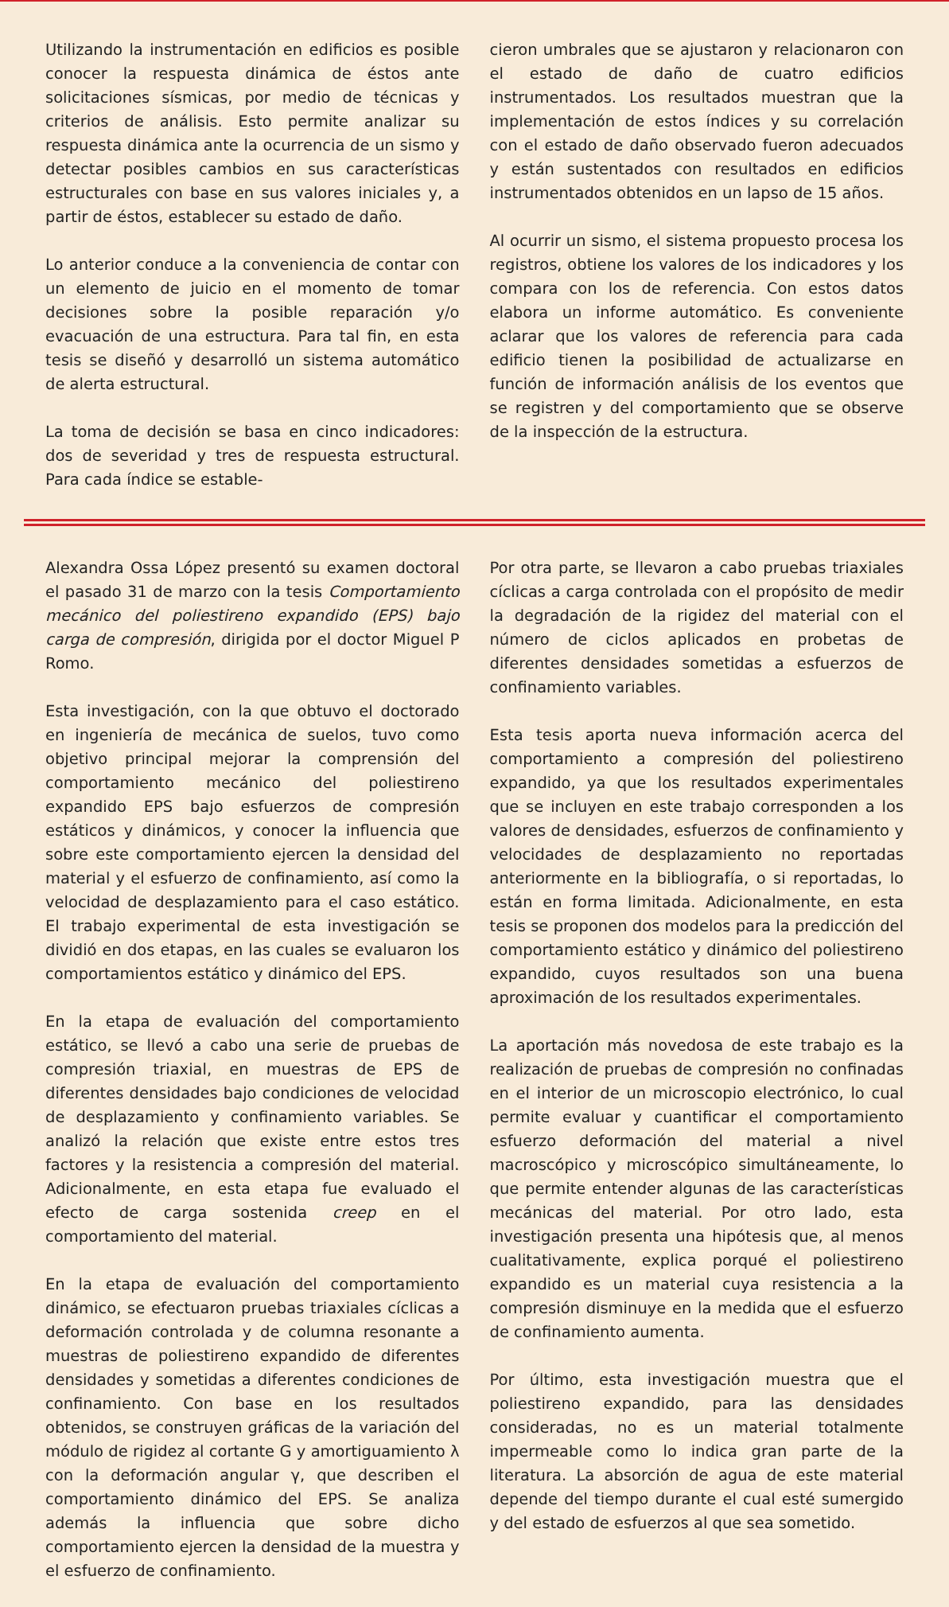Utilizando la instrumentación en edificios es posible conocer la respuesta dinámica de éstos ante solicitaciones sísmicas, por medio de técnicas y criterios de análisis. Esto permite analizar su respuesta dinámica ante la ocurrencia de un sismo y detectar posibles cambios en sus características estructurales con base en sus valores iniciales y, a partir de éstos, establecer su estado de daño.
Lo anterior conduce a la conveniencia de contar con un elemento de juicio en el momento de tomar decisiones sobre la posible reparación y/o evacuación de una estructura. Para tal fin, en esta tesis se diseñó y desarrolló un sistema automático de alerta estructural.
La toma de decisión se basa en cinco indicadores: dos de severidad y tres de respuesta estructural. Para cada índice se estable-
cieron umbrales que se ajustaron y relacionaron con el estado de daño de cuatro edificios instrumentados. Los resultados muestran que la implementación de estos índices y su correlación con el estado de daño observado fueron adecuados y están sustentados con resultados en edificios instrumentados obtenidos en un lapso de 15 años.
Al ocurrir un sismo, el sistema propuesto procesa los registros, obtiene los valores de los indicadores y los compara con los de referencia. Con estos datos elabora un informe automático. Es conveniente aclarar que los valores de referencia para cada edificio tienen la posibilidad de actualizarse en función de información análisis de los eventos que se registren y del comportamiento que se observe de la inspección de la estructura.
Alexandra Ossa López presentó su examen doctoral el pasado 31 de marzo con la tesis Comportamiento mecánico del poliestireno expandido (EPS) bajo carga de compresión, dirigida por el doctor Miguel P Romo.
Esta investigación, con la que obtuvo el doctorado en ingeniería de mecánica de suelos, tuvo como objetivo principal mejorar la comprensión del comportamiento mecánico del poliestireno expandido EPS bajo esfuerzos de compresión estáticos y dinámicos, y conocer la influencia que sobre este comportamiento ejercen la densidad del material y el esfuerzo de confinamiento, así como la velocidad de desplazamiento para el caso estático. El trabajo experimental de esta investigación se dividió en dos etapas, en las cuales se evaluaron los comportamientos estático y dinámico del EPS.
En la etapa de evaluación del comportamiento estático, se llevó a cabo una serie de pruebas de compresión triaxial, en muestras de EPS de diferentes densidades bajo condiciones de velocidad de desplazamiento y confinamiento variables. Se analizó la relación que existe entre estos tres factores y la resistencia a compresión del material. Adicionalmente, en esta etapa fue evaluado el efecto de carga sostenida creep en el comportamiento del material.
En la etapa de evaluación del comportamiento dinámico, se efectuaron pruebas triaxiales cíclicas a deformación controlada y de columna resonante a muestras de poliestireno expandido de diferentes densidades y sometidas a diferentes condiciones de confinamiento. Con base en los resultados obtenidos, se construyen gráficas de la variación del módulo de rigidez al cortante G y amortiguamiento λ con la deformación angular γ, que describen el comportamiento dinámico del EPS. Se analiza además la influencia que sobre dicho comportamiento ejercen la densidad de la muestra y el esfuerzo de confinamiento.
Por otra parte, se llevaron a cabo pruebas triaxiales cíclicas a carga controlada con el propósito de medir la degradación de la rigidez del material con el número de ciclos aplicados en probetas de diferentes densidades sometidas a esfuerzos de confinamiento variables.
Esta tesis aporta nueva información acerca del comportamiento a compresión del poliestireno expandido, ya que los resultados experimentales que se incluyen en este trabajo corresponden a los valores de densidades, esfuerzos de confinamiento y velocidades de desplazamiento no reportadas anteriormente en la bibliografía, o si reportadas, lo están en forma limitada. Adicionalmente, en esta tesis se proponen dos modelos para la predicción del comportamiento estático y dinámico del poliestireno expandido, cuyos resultados son una buena aproximación de los resultados experimentales.
La aportación más novedosa de este trabajo es la realización de pruebas de compresión no confinadas en el interior de un microscopio electrónico, lo cual permite evaluar y cuantificar el comportamiento esfuerzo deformación del material a nivel macroscópico y microscópico simultáneamente, lo que permite entender algunas de las características mecánicas del material. Por otro lado, esta investigación presenta una hipótesis que, al menos cualitativamente, explica porqué el poliestireno expandido es un material cuya resistencia a la compresión disminuye en la medida que el esfuerzo de confinamiento aumenta.
Por último, esta investigación muestra que el poliestireno expandido, para las densidades consideradas, no es un material totalmente impermeable como lo indica gran parte de la literatura. La absorción de agua de este material depende del tiempo durante el cual esté sumergido y del estado de esfuerzos al que sea sometido.